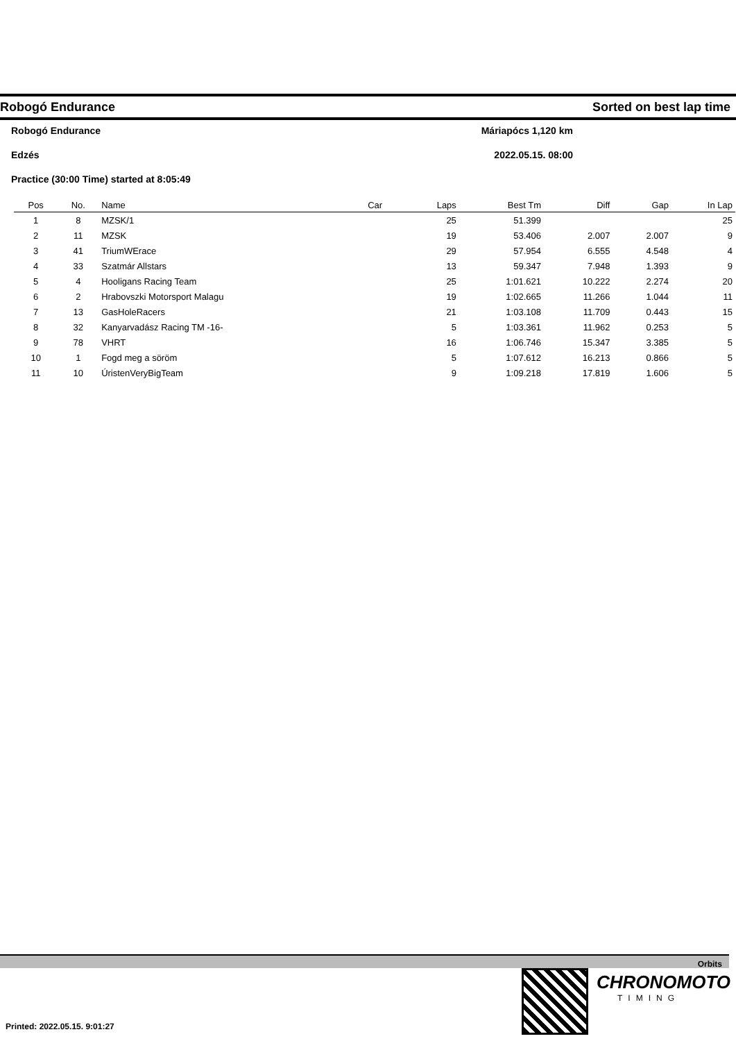Robogó Endurance Sorted on best lap time
Robogó Endurance Máriapócs 1,120 km
Edzés 2022.05.15. 08:00
Practice (30:00 Time) started at 8:05:49
| Pos | No. | Name | Car | Laps | Best Tm | Diff | Gap | In Lap |
| --- | --- | --- | --- | --- | --- | --- | --- | --- |
| 1 | 8 | MZSK/1 | | 25 | 51.399 | | | 25 |
| 2 | 11 | MZSK | | 19 | 53.406 | 2.007 | 2.007 | 9 |
| 3 | 41 | TriumWErace | | 29 | 57.954 | 6.555 | 4.548 | 4 |
| 4 | 33 | Szatmár Allstars | | 13 | 59.347 | 7.948 | 1.393 | 9 |
| 5 | 4 | Hooligans Racing Team | | 25 | 1:01.621 | 10.222 | 2.274 | 20 |
| 6 | 2 | Hrabovszki Motorsport Malagu | | 19 | 1:02.665 | 11.266 | 1.044 | 11 |
| 7 | 13 | GasHoleRacers | | 21 | 1:03.108 | 11.709 | 0.443 | 15 |
| 8 | 32 | Kanyarvadász Racing TM -16- | | 5 | 1:03.361 | 11.962 | 0.253 | 5 |
| 9 | 78 | VHRT | | 16 | 1:06.746 | 15.347 | 3.385 | 5 |
| 10 | 1 | Fogd meg a söröm | | 5 | 1:07.612 | 16.213 | 0.866 | 5 |
| 11 | 10 | ÚristenVeryBigTeam | | 9 | 1:09.218 | 17.819 | 1.606 | 5 |
Orbits
CHRONOMOTO
TIMING
Printed: 2022.05.15. 9:01:27